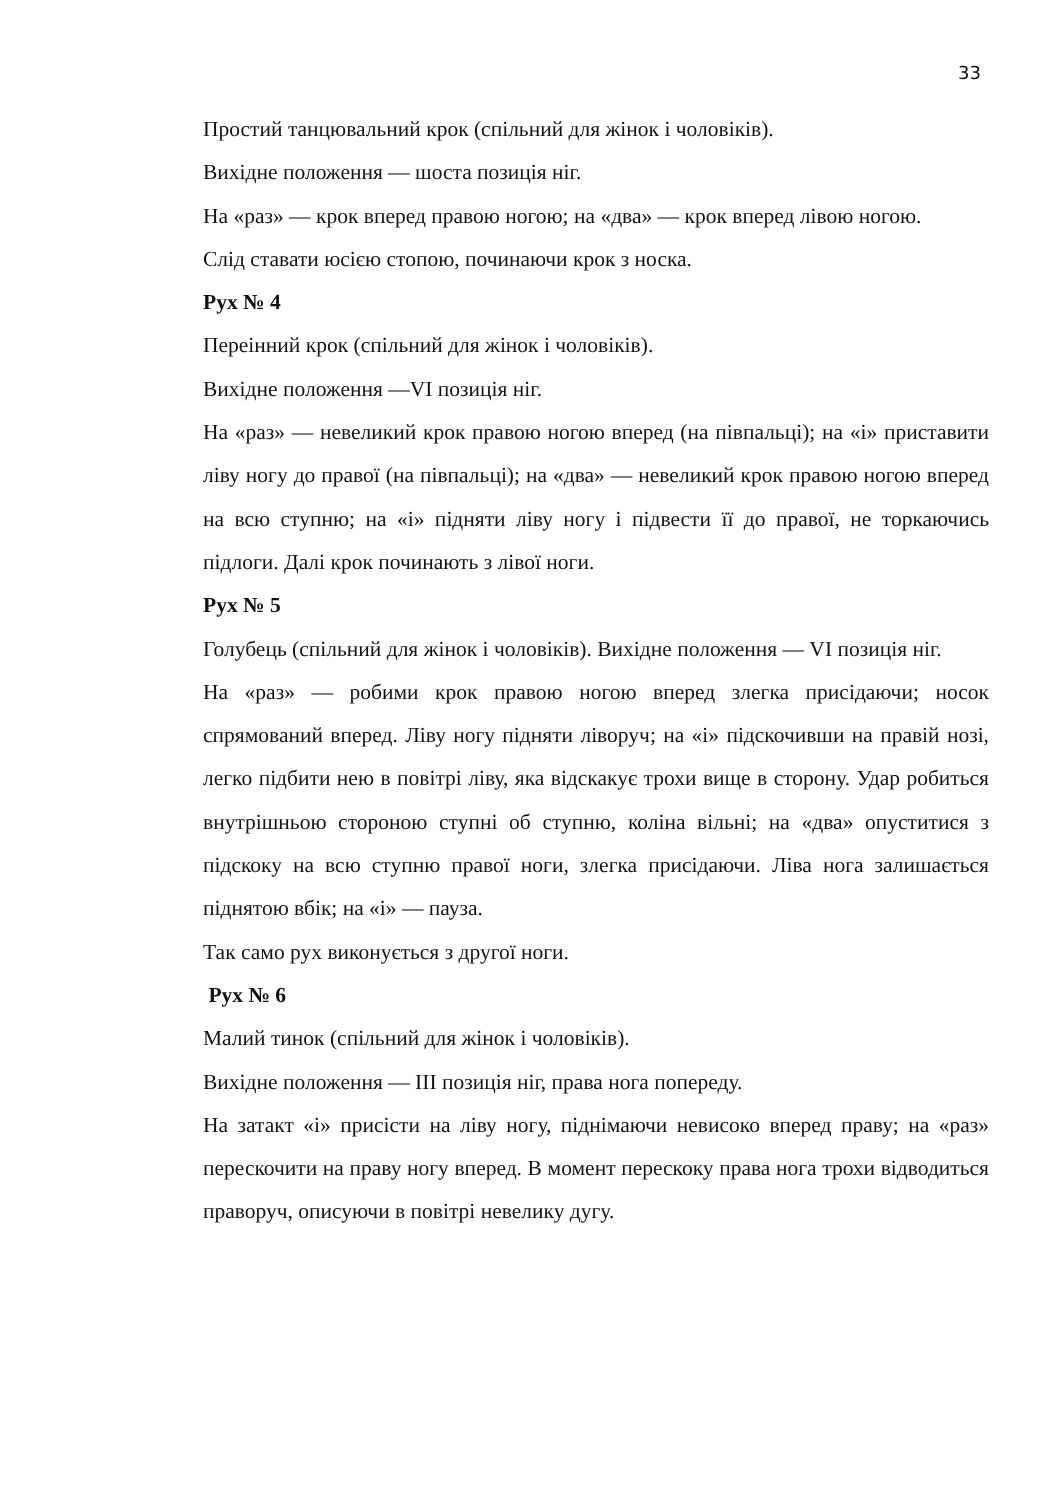33
Простий танцювальний крок (спільний для жінок і чоловіків).
Вихідне положення — шоста позиція ніг.
На «раз» — крок вперед правою ногою; на «два» — крок вперед лівою ногою.
Слід ставати юсією стопою, починаючи крок з носка.
Рух № 4
Переінний крок (спільний для жінок і чоловіків).
Вихідне положення —VI позиція ніг.
На «раз» — невеликий крок правою ногою вперед (на півпальці); на «і» приставити ліву ногу до правої (на півпальці); на «два» — невеликий крок правою ногою вперед на всю ступню; на «і» підняти ліву ногу і підвести її до правої, не торкаючись підлоги. Далі крок починають з лівої ноги.
Рух № 5
Голубець (спільний для жінок і чоловіків). Вихідне положення — VI позиція ніг.
На «раз» — робими крок правою ногою вперед злегка присідаючи; носок спрямований вперед. Ліву ногу підняти ліворуч; на «і» підскочивши на правій нозі, легко підбити нею в повітрі ліву, яка відскакує трохи вище в сторону. Удар робиться внутрішньою стороною ступні об ступню, коліна вільні; на «два» опуститися з підскоку на всю ступню правої ноги, злегка присідаючи. Ліва нога залишається піднятою вбік; на «і» — пауза.
Так само рух виконується з другої ноги.
Рух № 6
Малий тинок (спільний для жінок і чоловіків).
Вихідне положення — III позиція ніг, права нога попереду.
На затакт «і» присісти на ліву ногу, піднімаючи невисоко вперед праву; на «раз» перескочити на праву ногу вперед. В момент перескоку права нога трохи відводиться праворуч, описуючи в повітрі невелику дугу.